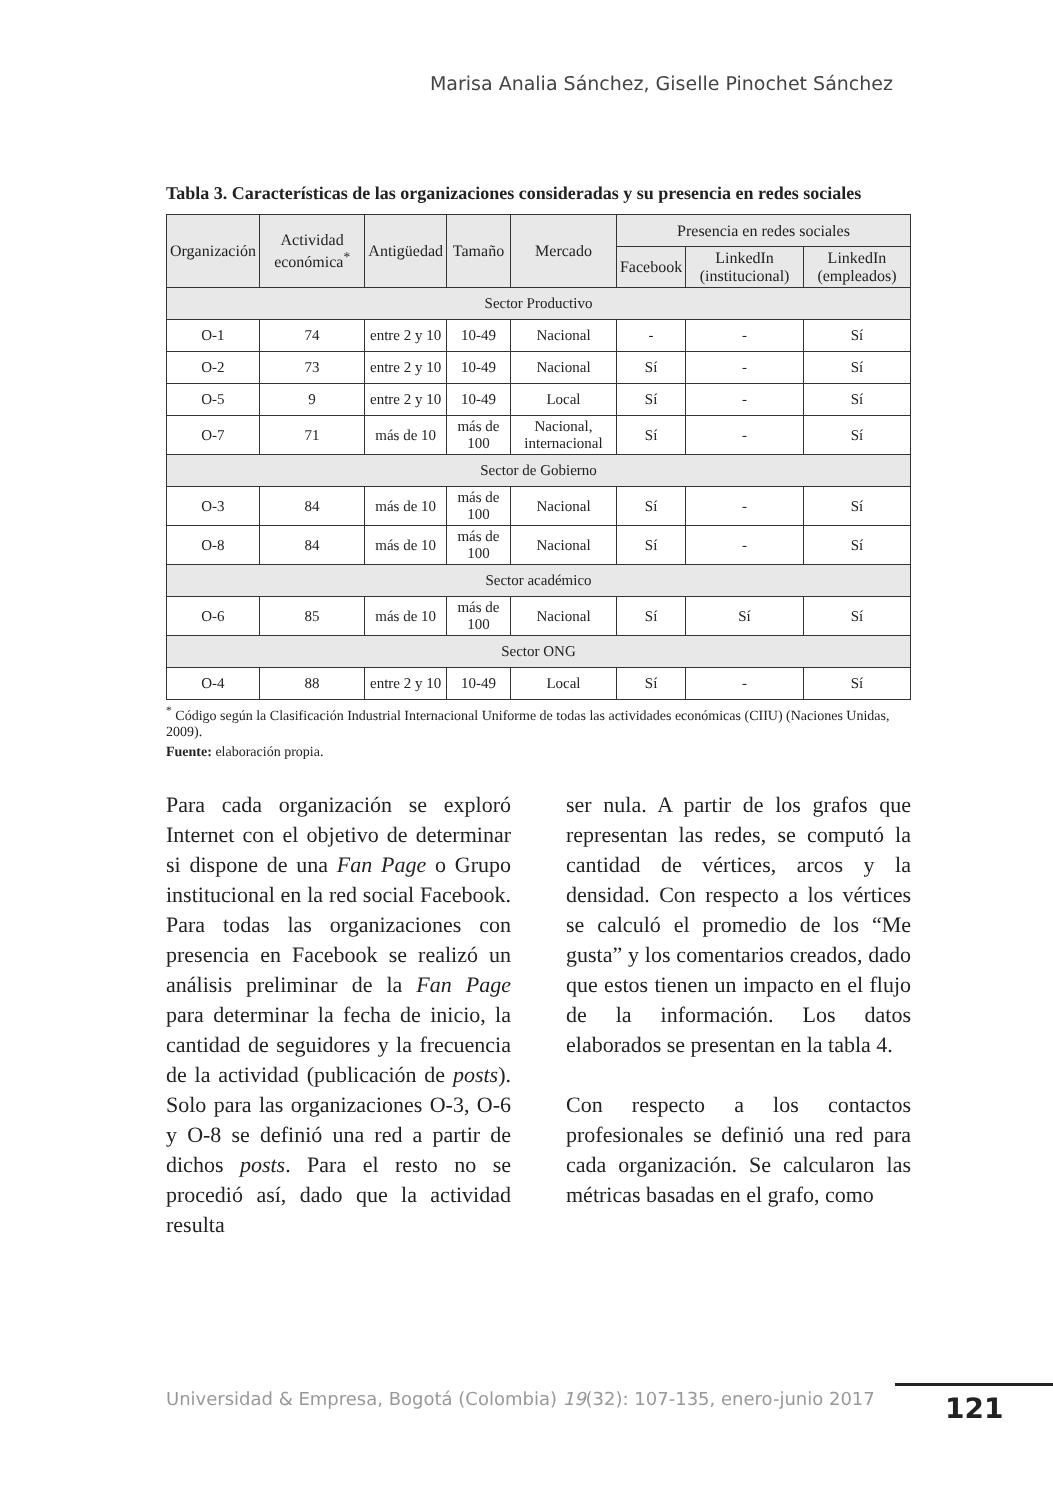Marisa Analia Sánchez, Giselle Pinochet Sánchez
Tabla 3. Características de las organizaciones consideradas y su presencia en redes sociales
| Organización | Actividad económica<sup>*</sup> | Antigüedad | Tamaño | Mercado | Presencia en redes sociales | | |
| --- | --- | --- | --- | --- | --- | --- | --- |
| | | | | | Facebook | LinkedIn (institucional) | LinkedIn (empleados) |
| Sector Productivo | | | | | | | |
| O-1 | 74 | entre 2 y 10 | 10-49 | Nacional | - | - | Sí |
| O-2 | 73 | entre 2 y 10 | 10-49 | Nacional | Sí | - | Sí |
| O-5 | 9 | entre 2 y 10 | 10-49 | Local | Sí | - | Sí |
| O-7 | 71 | más de 10 | más de 100 | Nacional, internacional | Sí | - | Sí |
| Sector de Gobierno | | | | | | | |
| O-3 | 84 | más de 10 | más de 100 | Nacional | Sí | - | Sí |
| O-8 | 84 | más de 10 | más de 100 | Nacional | Sí | - | Sí |
| Sector académico | | | | | | | |
| O-6 | 85 | más de 10 | más de 100 | Nacional | Sí | Sí | Sí |
| Sector ONG | | | | | | | |
| O-4 | 88 | entre 2 y 10 | 10-49 | Local | Sí | - | Sí |
<sup>*</sup> Código según la Clasificación Industrial Internacional Uniforme de todas las actividades económicas (CIIU) (Naciones Unidas, 2009).
Fuente: elaboración propia.
Para cada organización se exploró Internet con el objetivo de determinar si dispone de una Fan Page o Grupo institucional en la red social Facebook. Para todas las organizaciones con presencia en Facebook se realizó un análisis preliminar de la Fan Page para determinar la fecha de inicio, la cantidad de seguidores y la frecuencia de la actividad (publicación de posts). Solo para las organizaciones O-3, O-6 y O-8 se definió una red a partir de dichos posts. Para el resto no se procedió así, dado que la actividad resulta
ser nula. A partir de los grafos que representan las redes, se computó la cantidad de vértices, arcos y la densidad. Con respecto a los vértices se calculó el promedio de los “Me gusta” y los comentarios creados, dado que estos tienen un impacto en el flujo de la información. Los datos elaborados se presentan en la tabla 4.
Con respecto a los contactos profesionales se definió una red para cada organización. Se calcularon las métricas basadas en el grafo, como
Universidad & Empresa, Bogotá (Colombia) 19(32): 107-135, enero-junio 2017
121